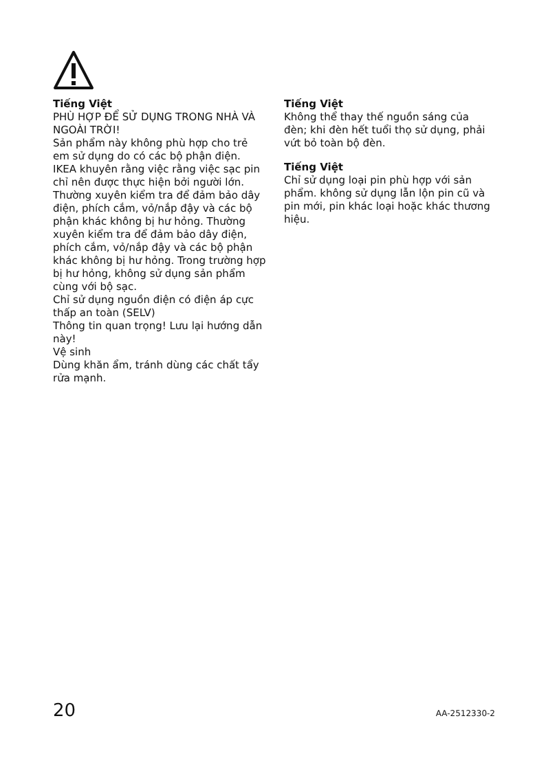Tiếng Việt
PHÙ HỢP ĐỂ SỬ DỤNG TRONG NHÀ VÀ NGOÀI TRỜI!
Sản phẩm này không phù hợp cho trẻ em sử dụng do có các bộ phận điện. IKEA khuyên rằng việc rằng việc sạc pin chỉ nên được thực hiện bởi người lớn. Thường xuyên kiểm tra để đảm bảo dây điện, phích cắm, vỏ/nắp đậy và các bộ phận khác không bị hư hỏng. Thường xuyên kiểm tra để đảm bảo dây điện, phích cắm, vỏ/nắp đậy và các bộ phận khác không bị hư hỏng. Trong trường hợp bị hư hỏng, không sử dụng sản phẩm cùng với bộ sạc.
Chỉ sử dụng nguồn điện có điện áp cực thấp an toàn (SELV)
Thông tin quan trọng! Lưu lại hướng dẫn này!
Vệ sinh
Dùng khăn ẩm, tránh dùng các chất tẩy rửa mạnh.
Tiếng Việt
Không thể thay thế nguồn sáng của đèn; khi đèn hết tuổi thọ sử dụng, phải vứt bỏ toàn bộ đèn.
Tiếng Việt
Chỉ sử dụng loại pin phù hợp với sản phẩm. không sử dụng lẫn lộn pin cũ và pin mới, pin khác loại hoặc khác thương hiệu.
20 AA-2512330-2